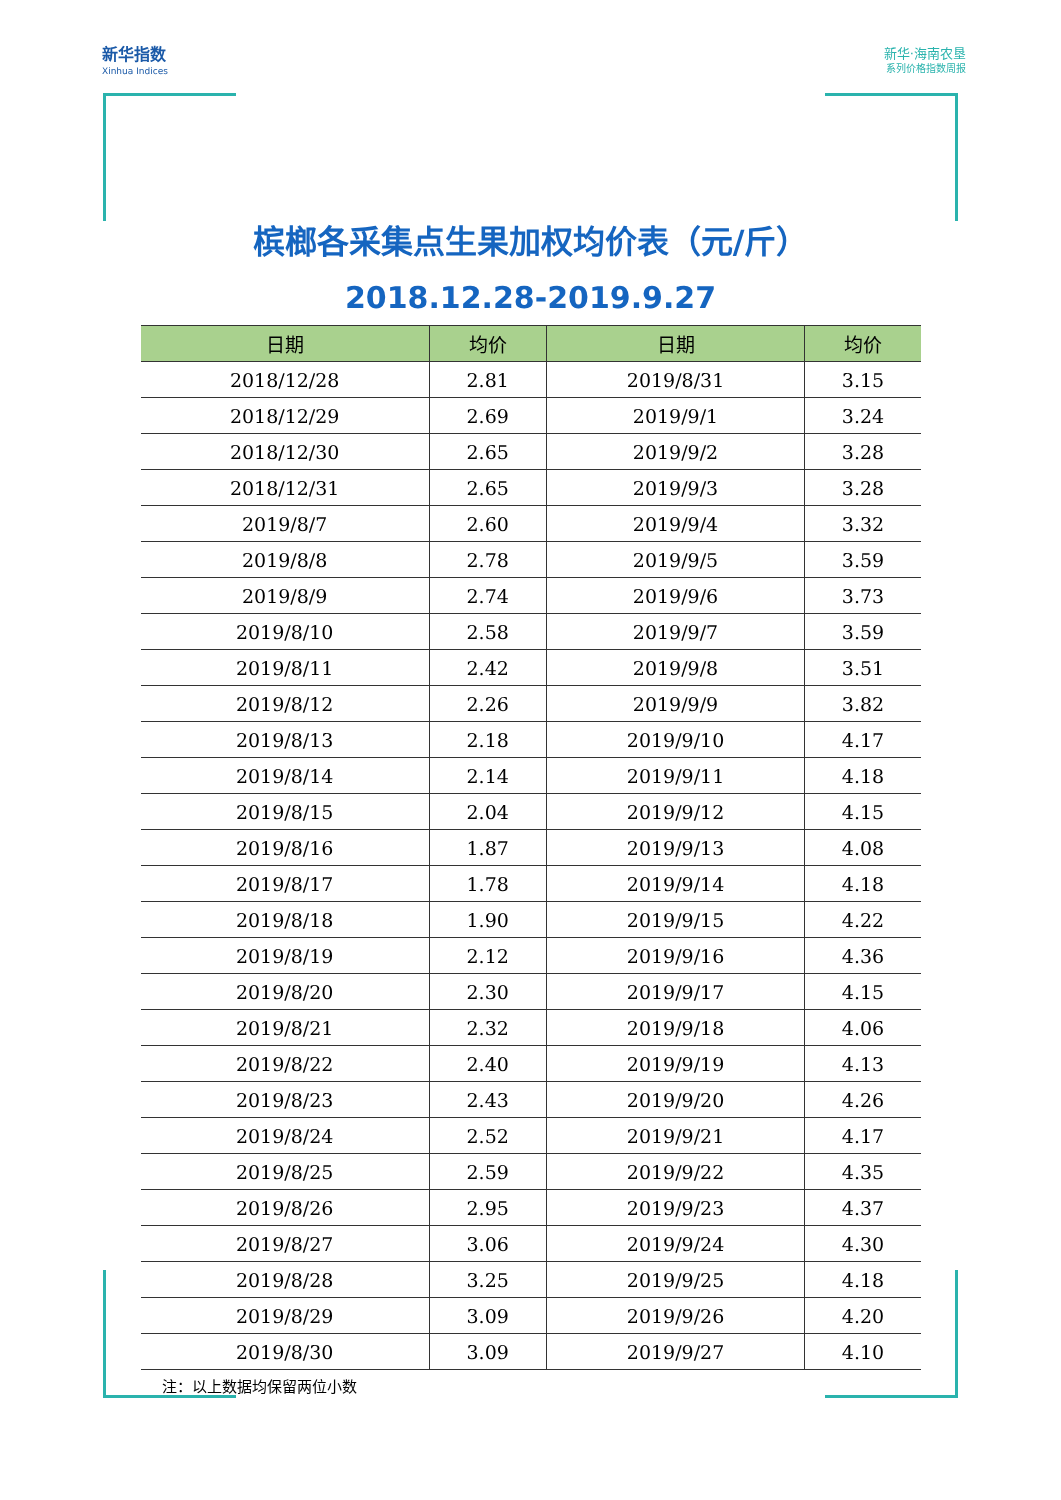新华指数
Xinhua Indices
新华·海南农垦
系列价格指数周报
槟榔各采集点生果加权均价表（元/斤）
2018.12.28-2019.9.27
| 日期 | 均价 | 日期 | 均价 |
| --- | --- | --- | --- |
| 2018/12/28 | 2.81 | 2019/8/31 | 3.15 |
| 2018/12/29 | 2.69 | 2019/9/1 | 3.24 |
| 2018/12/30 | 2.65 | 2019/9/2 | 3.28 |
| 2018/12/31 | 2.65 | 2019/9/3 | 3.28 |
| 2019/8/7 | 2.60 | 2019/9/4 | 3.32 |
| 2019/8/8 | 2.78 | 2019/9/5 | 3.59 |
| 2019/8/9 | 2.74 | 2019/9/6 | 3.73 |
| 2019/8/10 | 2.58 | 2019/9/7 | 3.59 |
| 2019/8/11 | 2.42 | 2019/9/8 | 3.51 |
| 2019/8/12 | 2.26 | 2019/9/9 | 3.82 |
| 2019/8/13 | 2.18 | 2019/9/10 | 4.17 |
| 2019/8/14 | 2.14 | 2019/9/11 | 4.18 |
| 2019/8/15 | 2.04 | 2019/9/12 | 4.15 |
| 2019/8/16 | 1.87 | 2019/9/13 | 4.08 |
| 2019/8/17 | 1.78 | 2019/9/14 | 4.18 |
| 2019/8/18 | 1.90 | 2019/9/15 | 4.22 |
| 2019/8/19 | 2.12 | 2019/9/16 | 4.36 |
| 2019/8/20 | 2.30 | 2019/9/17 | 4.15 |
| 2019/8/21 | 2.32 | 2019/9/18 | 4.06 |
| 2019/8/22 | 2.40 | 2019/9/19 | 4.13 |
| 2019/8/23 | 2.43 | 2019/9/20 | 4.26 |
| 2019/8/24 | 2.52 | 2019/9/21 | 4.17 |
| 2019/8/25 | 2.59 | 2019/9/22 | 4.35 |
| 2019/8/26 | 2.95 | 2019/9/23 | 4.37 |
| 2019/8/27 | 3.06 | 2019/9/24 | 4.30 |
| 2019/8/28 | 3.25 | 2019/9/25 | 4.18 |
| 2019/8/29 | 3.09 | 2019/9/26 | 4.20 |
| 2019/8/30 | 3.09 | 2019/9/27 | 4.10 |
注：以上数据均保留两位小数